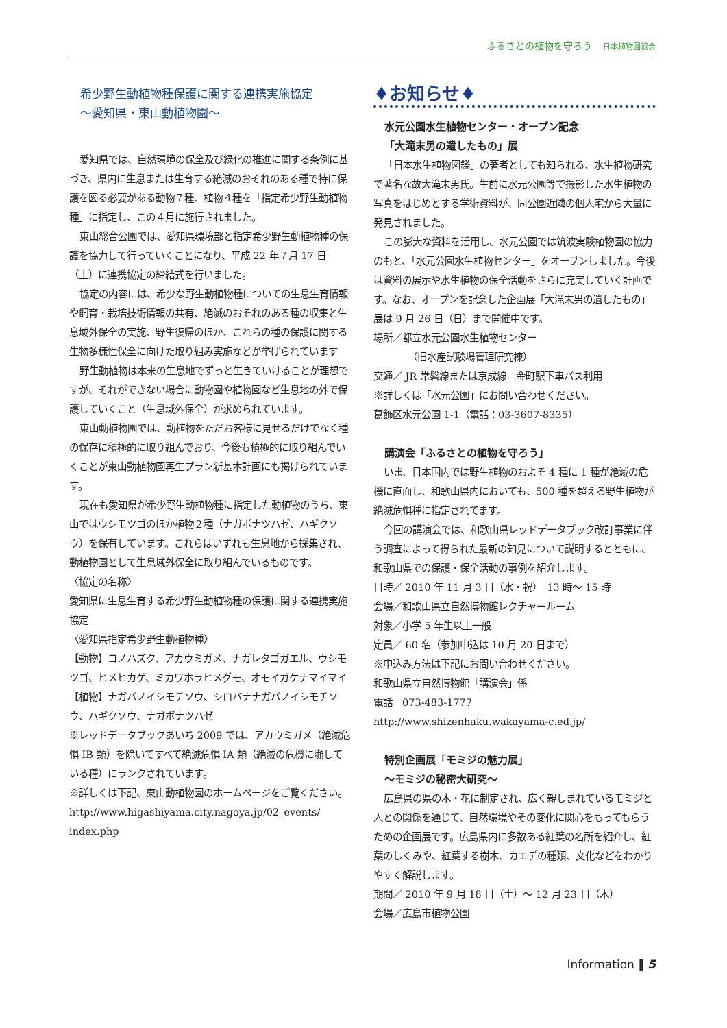ふるさとの植物を守ろう 日本植物園協会
希少野生動植物種保護に関する連携実施協定
〜愛知県・東山動植物園〜
愛知県では、自然環境の保全及び緑化の推進に関する条例に基づき、県内に生息または生育する絶滅のおそれのある種で特に保護を図る必要がある動物７種、植物４種を「指定希少野生動植物種」に指定し、この４月に施行されました。
東山総合公園では、愛知県環境部と指定希少野生動植物種の保護を協力して行っていくことになり、平成 22 年７月 17 日（土）に連携協定の締結式を行いました。
協定の内容には、希少な野生動植物種についての生息生育情報や飼育・栽培技術情報の共有、絶滅のおそれのある種の収集と生息域外保全の実施、野生復帰のほか、これらの種の保護に関する生物多様性保全に向けた取り組み実施などが挙げられています
野生動植物は本来の生息地でずっと生きていけることが理想ですが、それができない場合に動物園や植物園など生息地の外で保護していくこと（生息域外保全）が求められています。
東山動植物園では、動植物をただお客様に見せるだけでなく種の保存に積極的に取り組んでおり、今後も積極的に取り組んでいくことが東山動植物園再生プラン新基本計画にも掲げられています。
現在も愛知県が希少野生動植物種に指定した動植物のうち、東山ではウシモツゴのほか植物２種（ナガボナツハゼ、ハギクソウ）を保有しています。これらはいずれも生息地から採集され、動植物園として生息域外保全に取り組んでいるものです。
〈協定の名称〉
愛知県に生息生育する希少野生動植物種の保護に関する連携実施協定
〈愛知県指定希少野生動植物種〉
【動物】コノハズク、アカウミガメ、ナガレタゴガエル、ウシモツゴ、ヒメヒカゲ、ミカワホラヒメグモ、オモイガケナマイマイ
【植物】ナガバノイシモチソウ、シロバナナガバノイシモチソウ、ハギクソウ、ナガボナツハゼ
※レッドデータブックあいち 2009 では、アカウミガメ（絶滅危惧 IB 類）を除いてすべて絶滅危惧 IA 類（絶滅の危機に瀕している種）にランクされています。
※詳しくは下記、東山動植物園のホームページをご覧ください。
http://www.higashiyama.city.nagoya.jp/02_events/ index.php
♦お知らせ♦
水元公園水生植物センター・オープン記念
「大滝末男の遺したもの」展
「日本水生植物図鑑」の著者としても知られる、水生植物研究で著名な故大滝末男氏。生前に水元公園等で撮影した水生植物の写真をはじめとする学術資料が、同公園近隣の個人宅から大量に発見されました。
この膨大な資料を活用し、水元公園では筑波実験植物園の協力のもと、「水元公園水生植物センター」をオープンしました。今後は資料の展示や水生植物の保全活動をさらに充実していく計画です。なお、オープンを記念した企画展「大滝末男の遺したもの」展は 9 月 26 日（日）まで開催中です。
場所／都立水元公園水生植物センター
（旧水産試験場管理研究棟）
交通／ JR 常磐線または京成線　金町駅下車バス利用
※詳しくは「水元公園」にお問い合わせください。
葛飾区水元公園 1-1（電話：03-3607-8335）
講演会「ふるさとの植物を守ろう」
いま、日本国内では野生植物のおよそ 4 種に 1 種が絶滅の危機に直面し、和歌山県内においても、500 種を超える野生植物が絶滅危惧種に指定されてます。
今回の講演会では、和歌山県レッドデータブック改訂事業に伴う調査によって得られた最新の知見について説明するとともに、和歌山県での保護・保全活動の事例を紹介します。
日時／ 2010 年 11 月 3 日（水・祝）　13 時〜 15 時
会場／和歌山県立自然博物館レクチャールーム
対象／小学 5 年生以上一般
定員／ 60 名（参加申込は 10 月 20 日まで）
※申込み方法は下記にお問い合わせください。
和歌山県立自然博物館「講演会」係
電話　073-483-1777
http://www.shizenhaku.wakayama-c.ed.jp/
特別企画展「モミジの魅力展」
〜モミジの秘密大研究〜
広島県の県の木・花に制定され、広く親しまれているモミジと人との関係を通じて、自然環境やその変化に関心をもってもらうための企画展です。広島県内に多数ある紅葉の名所を紹介し、紅葉のしくみや、紅葉する樹木、カエデの種類、文化などをわかりやすく解説します。
期間／ 2010 年 9 月 18 日（土）〜 12 月 23 日（木）
会場／広島市植物公園
Information ‖ 5